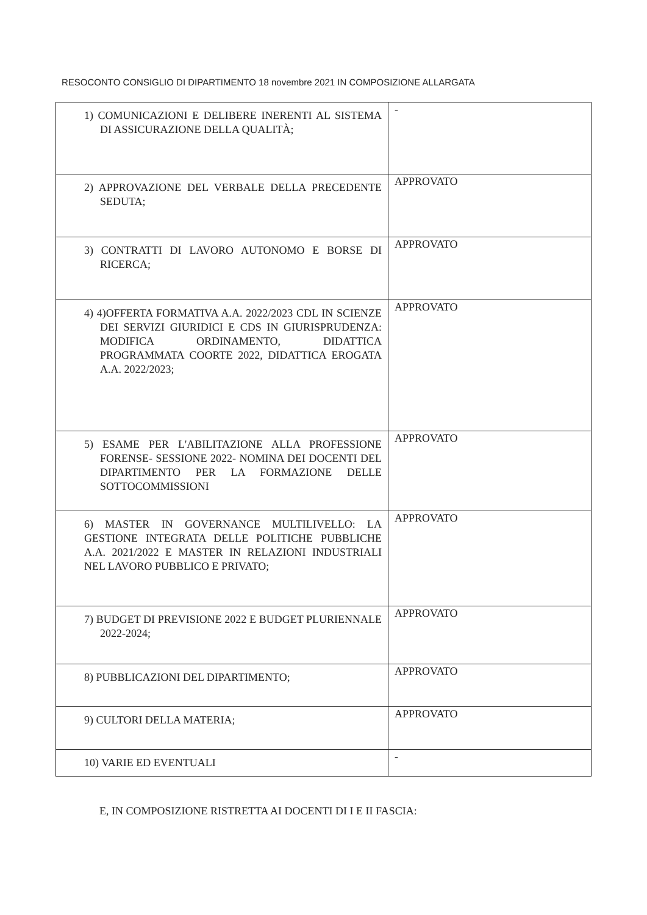RESOCONTO CONSIGLIO DI DIPARTIMENTO 18 novembre 2021 IN COMPOSIZIONE ALLARGATA
| 1) COMUNICAZIONI E DELIBERE INERENTI AL SISTEMA DI ASSICURAZIONE DELLA QUALITÀ; | - |
| 2) APPROVAZIONE DEL VERBALE DELLA PRECEDENTE SEDUTA; | APPROVATO |
| 3) CONTRATTI DI LAVORO AUTONOMO E BORSE DI RICERCA; | APPROVATO |
| 4) 4)OFFERTA FORMATIVA A.A. 2022/2023 CDL IN SCIENZE DEI SERVIZI GIURIDICI E CDS IN GIURISPRUDENZA: MODIFICA ORDINAMENTO, DIDATTICA PROGRAMMATA COORTE 2022, DIDATTICA EROGATA A.A. 2022/2023; | APPROVATO |
| 5) ESAME PER L'ABILITAZIONE ALLA PROFESSIONE FORENSE- SESSIONE 2022- NOMINA DEI DOCENTI DEL DIPARTIMENTO PER LA FORMAZIONE DELLE SOTTOCOMMISSIONI | APPROVATO |
| 6) MASTER IN GOVERNANCE MULTILIVELLO: LA GESTIONE INTEGRATA DELLE POLITICHE PUBBLICHE A.A. 2021/2022 E MASTER IN RELAZIONI INDUSTRIALI NEL LAVORO PUBBLICO E PRIVATO; | APPROVATO |
| 7) BUDGET DI PREVISIONE 2022 E BUDGET PLURIENNALE 2022-2024; | APPROVATO |
| 8) PUBBLICAZIONI DEL DIPARTIMENTO; | APPROVATO |
| 9) CULTORI DELLA MATERIA; | APPROVATO |
| 10) VARIE ED EVENTUALI | - |
E, IN COMPOSIZIONE RISTRETTA AI DOCENTI DI I E II FASCIA: